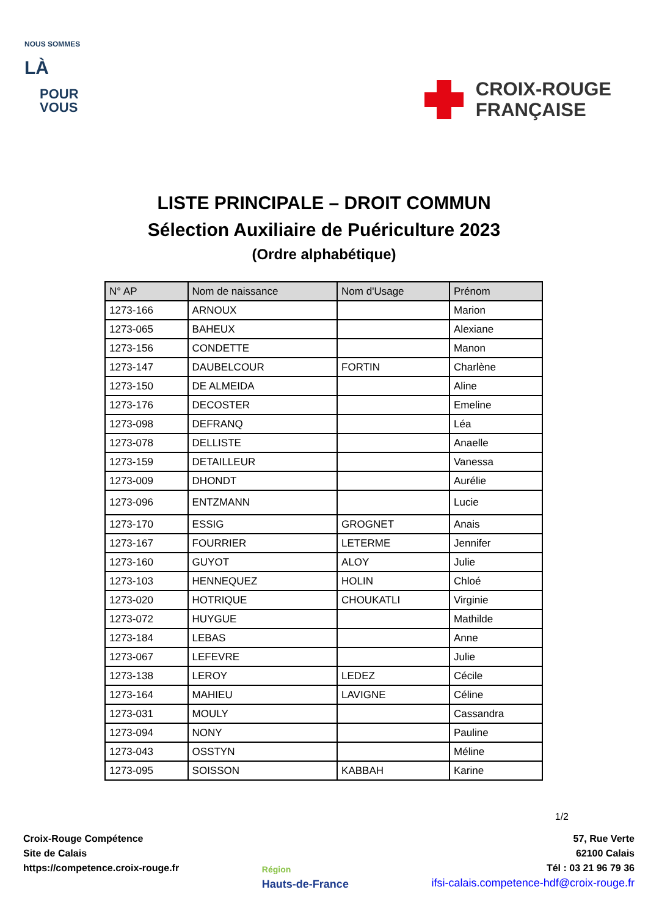NOUS SOMMES
LÀ
POUR
VOUS
CROIX-ROUGE
FRANÇAISE
LISTE PRINCIPALE – DROIT COMMUN
Sélection Auxiliaire de Puériculture 2023
(Ordre alphabétique)
| N° AP | Nom de naissance | Nom d'Usage | Prénom |
| --- | --- | --- | --- |
| 1273-166 | ARNOUX | | Marion |
| 1273-065 | BAHEUX | | Alexiane |
| 1273-156 | CONDETTE | | Manon |
| 1273-147 | DAUBELCOUR | FORTIN | Charlène |
| 1273-150 | DE ALMEIDA | | Aline |
| 1273-176 | DECOSTER | | Emeline |
| 1273-098 | DEFRANQ | | Léa |
| 1273-078 | DELLISTE | | Anaelle |
| 1273-159 | DETAILLEUR | | Vanessa |
| 1273-009 | DHONDT | | Aurélie |
| 1273-096 | ENTZMANN | | Lucie |
| 1273-170 | ESSIG | GROGNET | Anais |
| 1273-167 | FOURRIER | LETERME | Jennifer |
| 1273-160 | GUYOT | ALOY | Julie |
| 1273-103 | HENNEQUEZ | HOLIN | Chloé |
| 1273-020 | HOTRIQUE | CHOUKATLI | Virginie |
| 1273-072 | HUYGUE | | Mathilde |
| 1273-184 | LEBAS | | Anne |
| 1273-067 | LEFEVRE | | Julie |
| 1273-138 | LEROY | LEDEZ | Cécile |
| 1273-164 | MAHIEU | LAVIGNE | Céline |
| 1273-031 | MOULY | | Cassandra |
| 1273-094 | NONY | | Pauline |
| 1273-043 | OSSTYN | | Méline |
| 1273-095 | SOISSON | KABBAH | Karine |
1/2
Croix-Rouge Compétence
Site de Calais
https://competence.croix-rouge.fr
Région
Hauts-de-France
57, Rue Verte
62100 Calais
Tél : 03 21 96 79 36
ifsi-calais.competence-hdf@croix-rouge.fr